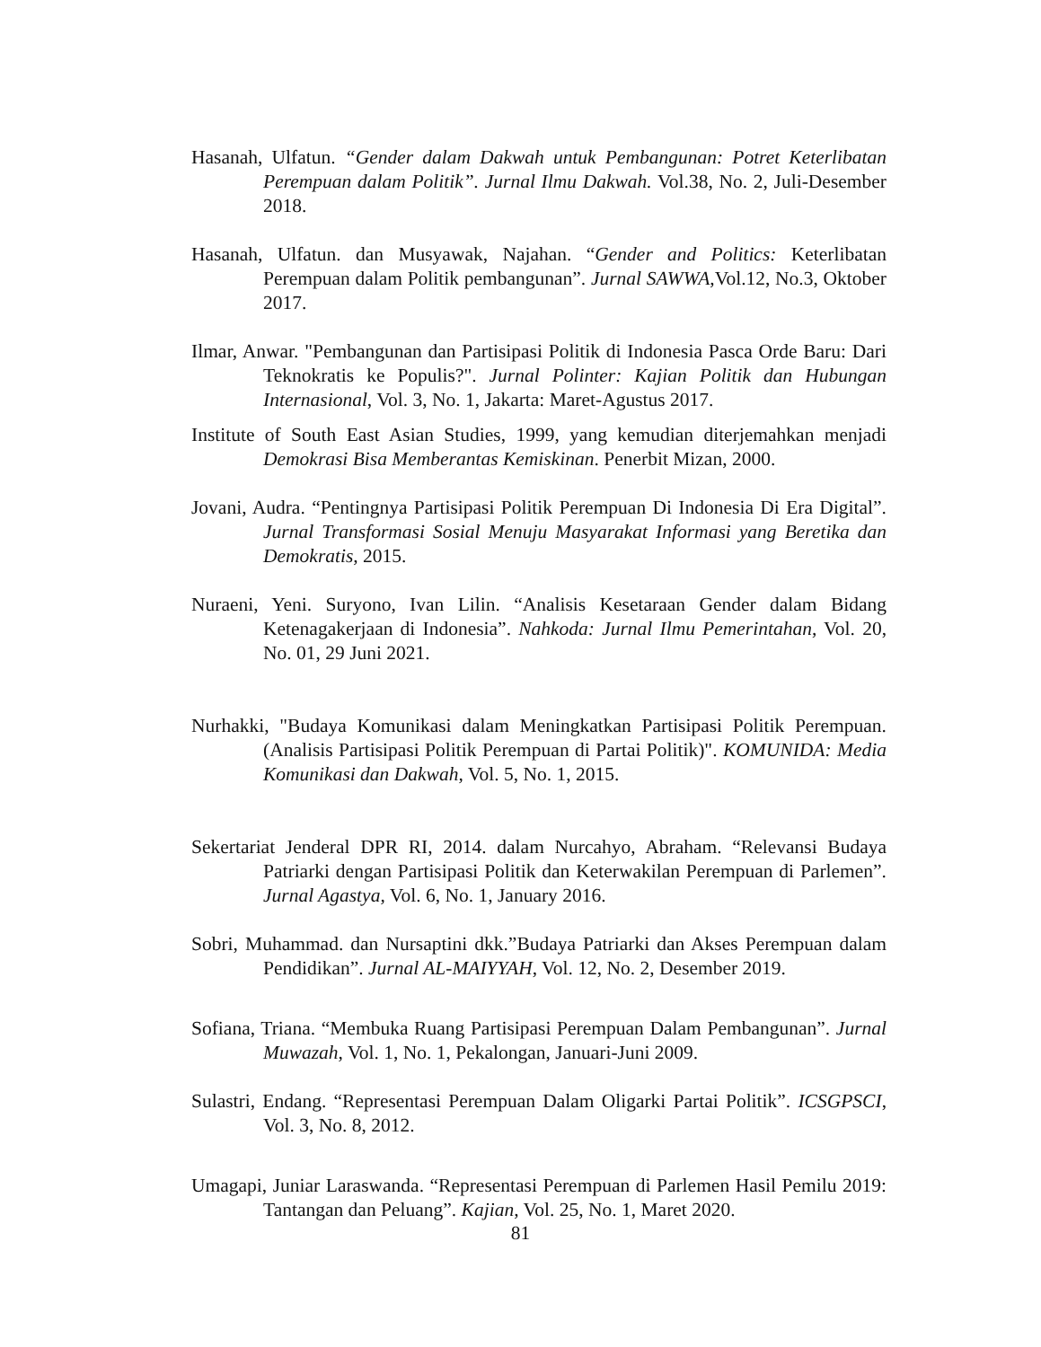Hasanah, Ulfatun. “Gender dalam Dakwah untuk Pembangunan: Potret Keterlibatan Perempuan dalam Politik”. Jurnal Ilmu Dakwah. Vol.38, No. 2, Juli-Desember 2018.
Hasanah, Ulfatun. dan Musyawak, Najahan. “Gender and Politics: Keterlibatan Perempuan dalam Politik pembangunan”. Jurnal SAWWA, Vol.12, No.3, Oktober 2017.
Ilmar, Anwar. "Pembangunan dan Partisipasi Politik di Indonesia Pasca Orde Baru: Dari Teknokratis ke Populis?". Jurnal Polinter: Kajian Politik dan Hubungan Internasional, Vol. 3, No. 1, Jakarta: Maret-Agustus 2017.
Institute of South East Asian Studies, 1999, yang kemudian diterjemahkan menjadi Demokrasi Bisa Memberantas Kemiskinan. Penerbit Mizan, 2000.
Jovani, Audra. “Pentingnya Partisipasi Politik Perempuan Di Indonesia Di Era Digital”. Jurnal Transformasi Sosial Menuju Masyarakat Informasi yang Beretika dan Demokratis, 2015.
Nuraeni, Yeni. Suryono, Ivan Lilin. “Analisis Kesetaraan Gender dalam Bidang Ketenagakerjaan di Indonesia”. Nahkoda: Jurnal Ilmu Pemerintahan, Vol. 20, No. 01, 29 Juni 2021.
Nurhakki, "Budaya Komunikasi dalam Meningkatkan Partisipasi Politik Perempuan. (Analisis Partisipasi Politik Perempuan di Partai Politik)". KOMUNIDA: Media Komunikasi dan Dakwah, Vol. 5, No. 1, 2015.
Sekertariat Jenderal DPR RI, 2014. dalam Nurcahyo, Abraham. “Relevansi Budaya Patriarki dengan Partisipasi Politik dan Keterwakilan Perempuan di Parlemen”. Jurnal Agastya, Vol. 6, No. 1, January 2016.
Sobri, Muhammad. dan Nursaptini dkk.”Budaya Patriarki dan Akses Perempuan dalam Pendidikan”. Jurnal AL-MAIYYAH, Vol. 12, No. 2, Desember 2019.
Sofiana, Triana. “Membuka Ruang Partisipasi Perempuan Dalam Pembangunan”. Jurnal Muwazah, Vol. 1, No. 1, Pekalongan, Januari-Juni 2009.
Sulastri, Endang. “Representasi Perempuan Dalam Oligarki Partai Politik”. ICSGPSCI, Vol. 3, No. 8, 2012.
Umagapi, Juniar Laraswanda. “Representasi Perempuan di Parlemen Hasil Pemilu 2019: Tantangan dan Peluang”. Kajian, Vol. 25, No. 1, Maret 2020.
81